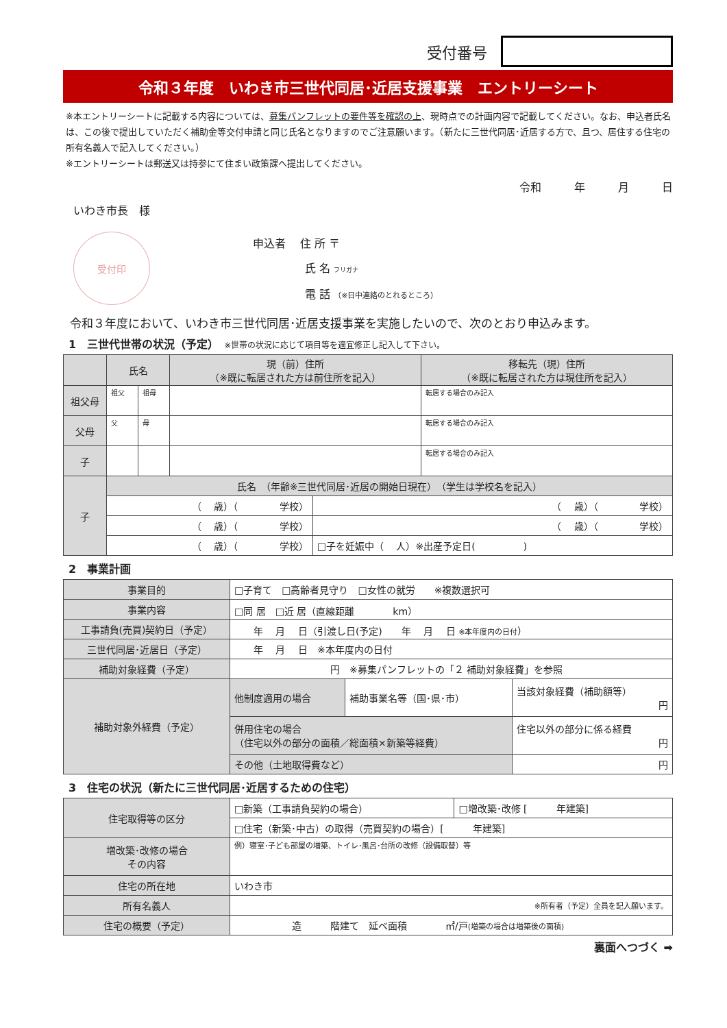受付番号
令和３年度　いわき市三世代同居･近居支援事業　エントリーシート
※本エントリーシートに記載する内容については、募集パンフレットの要件等を確認の上、現時点での計画内容で記載してください。なお、申込者氏名は、この後で提出していただく補助金等交付申請と同じ氏名となりますのでご注意願います。（新たに三世代同居･近居する方で、且つ、居住する住宅の所有名義人で記入してください。）
※エントリーシートは郵送又は持参にて住まい政策課へ提出してください。
令和　　　年　　　月　　　日
いわき市長　様
受付印
申込者　 住 所 〒
氏 名 フリガナ
電 話 （※日中連絡のとれるところ）
令和３年度において、いわき市三世代同居･近居支援事業を実施したいので、次のとおり申込みます。
1　三世代世帯の状況（予定）　※世帯の状況に応じて項目等を適宜修正し記入して下さい。
| | 氏名 | | 現（前）住所 （※既に転居された方は前住所を記入） | 移転先（現）住所 （※既に転居された方は現住所を記入） |
| --- | --- | --- | --- | --- |
| 祖父母 | 祖父 | 祖母 | | 転居する場合のみ記入 |
| 父母 | 父 | 母 | | 転居する場合のみ記入 |
| 子 | | | | 転居する場合のみ記入 |
| 子 | 氏名 （年齢※三世代同居･近居の開始日現在） （学生は学校名を記入） | |
| | （ 歳）（ 学校） | （ 歳）（ 学校） |
| | （ 歳）（ 学校） | （ 歳）（ 学校） |
| | （ 歳）（ 学校） | □子を妊娠中（ 人）※出産予定日( ) |
2　事業計画
| 事業目的 | □子育て □高齢者見守り □女性の就労 ※複数選択可 | | |
| 事業内容 | □同 居 □近 居（直線距離 km） | | |
| 工事請負(売買)契約日（予定） | 年 月 日（引渡し日(予定) 年 月 日 ※本年度内の日付 ） | | |
| 三世代同居･近居日（予定） | 年 月 日 ※本年度内の日付 | | |
| 補助対象経費（予定） | 円 ※募集パンフレットの「２ 補助対象経費」を参照 | | |
| 補助対象外経費（予定） | 他制度適用の場合 | 補助事業名等（国･県･市） | 当該対象経費（補助額等） 円 |
| | 併用住宅の場合 （住宅以外の部分の面積／総面積×新築等経費） | | 住宅以外の部分に係る経費 円 |
| | その他（土地取得費など） | | 円 |
3　住宅の状況（新たに三世代同居･近居するための住宅）
| 住宅取得等の区分 | □新築（工事請負契約の場合） | □増改築･改修 [ 年建築] |
| | □住宅（新築･中古）の取得（売買契約の場合）[ 年建築] | |
| 増改築･改修の場合 その内容 | 例）寝室･子ども部屋の増築、トイレ･風呂･台所の改修（設備取替）等 | |
| 住宅の所在地 | いわき市 | |
| 所有名義人 | ※所有者（予定）全員を記入願います。 | |
| 住宅の概要（予定） | 造 階建て 延べ面積 ㎡/戸 (増築の場合は増築後の面積) | |
裏面へつづく ➡